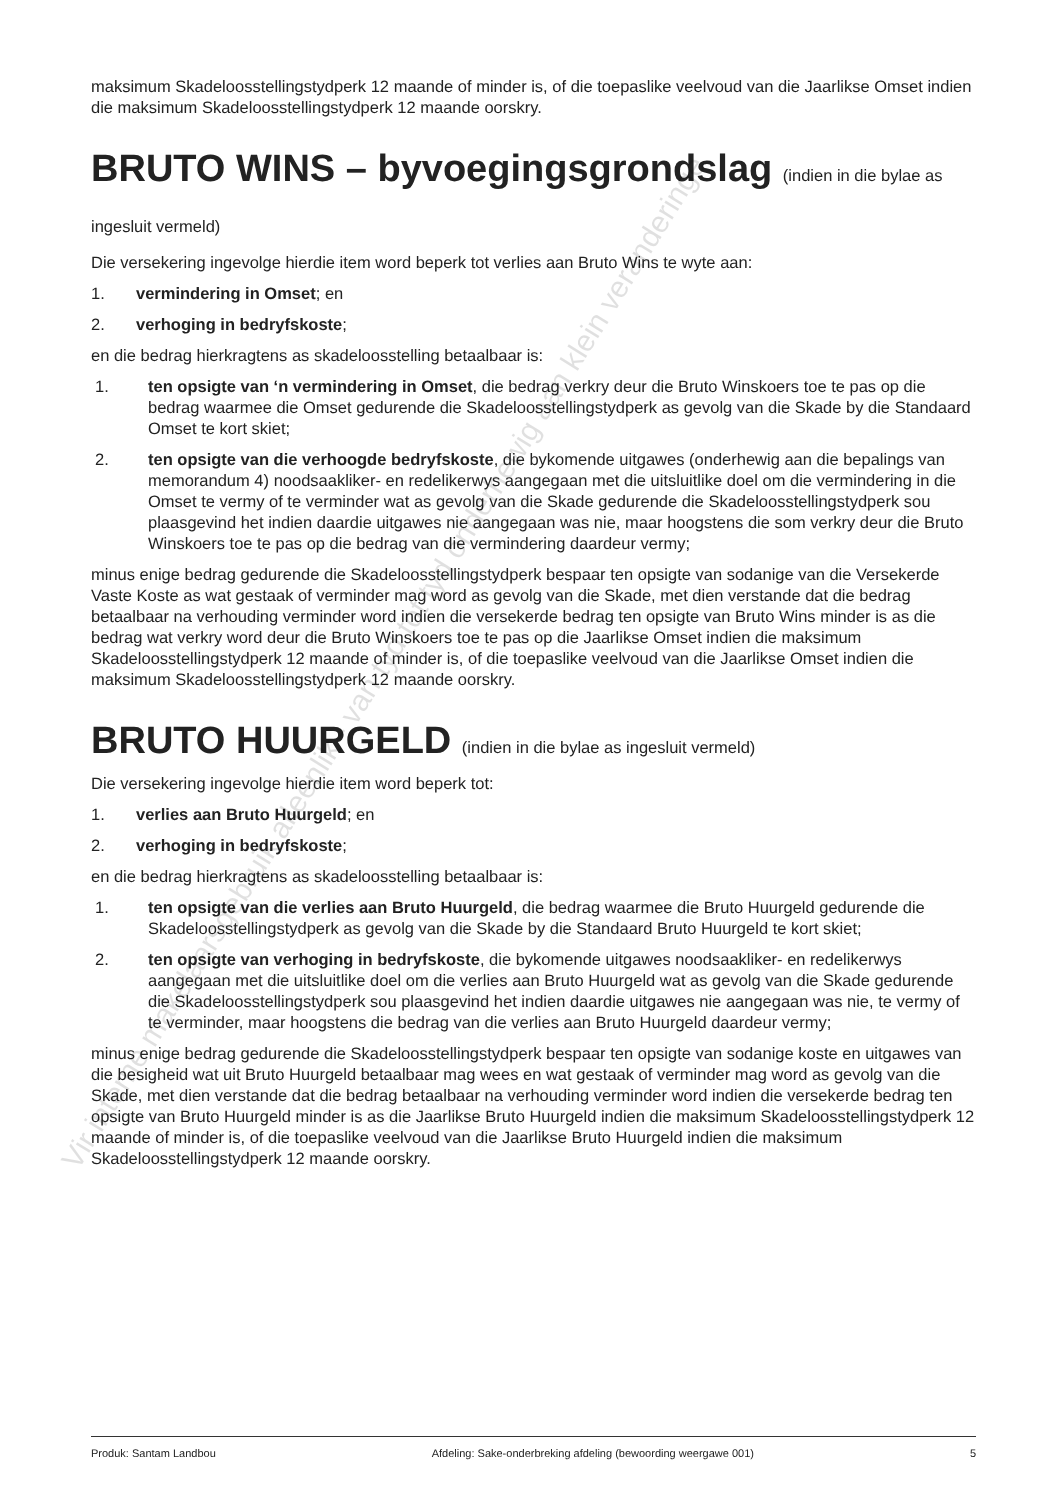maksimum Skadeloosstellingstydperk 12 maande of minder is, of die toepaslike veelvoud van die Jaarlikse Omset indien die maksimum Skadeloosstellingstydperk 12 maande oorskry.
BRUTO WINS – byvoegingsgrondslag (indien in die bylae as ingesluit vermeld)
Die versekering ingevolge hierdie item word beperk tot verlies aan Bruto Wins te wyte aan:
1. vermindering in Omset; en
2. verhoging in bedryfskoste;
en die bedrag hierkragtens as skadeloosstelling betaalbaar is:
1. ten opsigte van ‘n vermindering in Omset, die bedrag verkry deur die Bruto Winskoers toe te pas op die bedrag waarmee die Omset gedurende die Skadeloosstellingstydperk as gevolg van die Skade by die Standaard Omset te kort skiet;
2. ten opsigte van die verhoogde bedryfskoste, die bykomende uitgawes (onderhewig aan die bepalings van memorandum 4) noodsaakliker- en redelikerwys aangegaan met die uitsluitlike doel om die vermindering in die Omset te vermy of te verminder wat as gevolg van die Skade gedurende die Skadeloosstellingstydperk sou plaasgevind het indien daardie uitgawes nie aangegaan was nie, maar hoogstens die som verkry deur die Bruto Winskoers toe te pas op die bedrag van die vermindering daardeur vermy;
minus enige bedrag gedurende die Skadeloosstellingstydperk bespaar ten opsigte van sodanige van die Versekerde Vaste Koste as wat gestaak of verminder mag word as gevolg van die Skade, met dien verstande dat die bedrag betaalbaar na verhouding verminder word indien die versekerde bedrag ten opsigte van Bruto Wins minder is as die bedrag wat verkry word deur die Bruto Winskoers toe te pas op die Jaarlikse Omset indien die maksimum Skadeloosstellingstydperk 12 maande of minder is, of die toepaslike veelvoud van die Jaarlikse Omset indien die maksimum Skadeloosstellingstydperk 12 maande oorskry.
BRUTO HUURGELD (indien in die bylae as ingesluit vermeld)
Die versekering ingevolge hierdie item word beperk tot:
1. verlies aan Bruto Huurgeld; en
2. verhoging in bedryfskoste;
en die bedrag hierkragtens as skadeloosstelling betaalbaar is:
1. ten opsigte van die verlies aan Bruto Huurgeld, die bedrag waarmee die Bruto Huurgeld gedurende die Skadeloosstellingstydperk as gevolg van die Skade by die Standaard Bruto Huurgeld te kort skiet;
2. ten opsigte van verhoging in bedryfskoste, die bykomende uitgawes noodsaakliker- en redelikerwys aangegaan met die uitsluitlike doel om die verlies aan Bruto Huurgeld wat as gevolg van die Skade gedurende die Skadeloosstellingstydperk sou plaasgevind het indien daardie uitgawes nie aangegaan was nie, te vermy of te verminder, maar hoogstens die bedrag van die verlies aan Bruto Huurgeld daardeur vermy;
minus enige bedrag gedurende die Skadeloosstellingstydperk bespaar ten opsigte van sodanige koste en uitgawes van die besigheid wat uit Bruto Huurgeld betaalbaar mag wees en wat gestaak of verminder mag word as gevolg van die Skade, met dien verstande dat die bedrag betaalbaar na verhouding verminder word indien die versekerde bedrag ten opsigte van Bruto Huurgeld minder is as die Jaarlikse Bruto Huurgeld indien die maksimum Skadeloosstellingstydperk 12 maande of minder is, of die toepaslike veelvoud van die Jaarlikse Bruto Huurgeld indien die maksimum Skadeloosstellingstydperk 12 maande oorskry.
Vir interne makelaarsgebruik alleenlik - van tyd tot tyd onderhewig aan klein veranderinge
Produk: Santam Landbou Afdeling: Sake-onderbreking afdeling (bewoording weergawe 001) 5